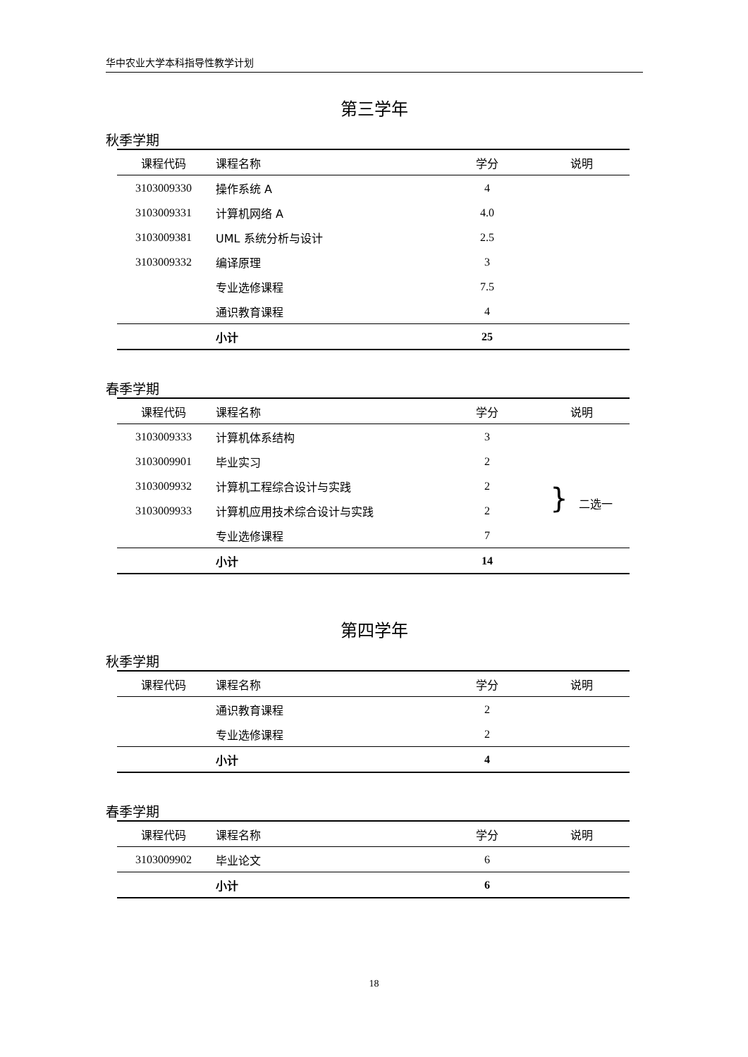华中农业大学本科指导性教学计划
第三学年
秋季学期
| 课程代码 | 课程名称 | 学分 | 说明 |
| --- | --- | --- | --- |
| 3103009330 | 操作系统 A | 4 | |
| 3103009331 | 计算机网络 A | 4.0 | |
| 3103009381 | UML 系统分析与设计 | 2.5 | |
| 3103009332 | 编译原理 | 3 | |
| | 专业选修课程 | 7.5 | |
| | 通识教育课程 | 4 | |
| | 小计 | 25 | |
春季学期
| 课程代码 | 课程名称 | 学分 | 说明 |
| --- | --- | --- | --- |
| 3103009333 | 计算机体系结构 | 3 | |
| 3103009901 | 毕业实习 | 2 | |
| 3103009932 | 计算机工程综合设计与实践 | 2 | } 二选一 |
| 3103009933 | 计算机应用技术综合设计与实践 | 2 | |
| | 专业选修课程 | 7 | |
| | 小计 | 14 | |
第四学年
秋季学期
| 课程代码 | 课程名称 | 学分 | 说明 |
| --- | --- | --- | --- |
| | 通识教育课程 | 2 | |
| | 专业选修课程 | 2 | |
| | 小计 | 4 | |
春季学期
| 课程代码 | 课程名称 | 学分 | 说明 |
| --- | --- | --- | --- |
| 3103009902 | 毕业论文 | 6 | |
| | 小计 | 6 | |
18